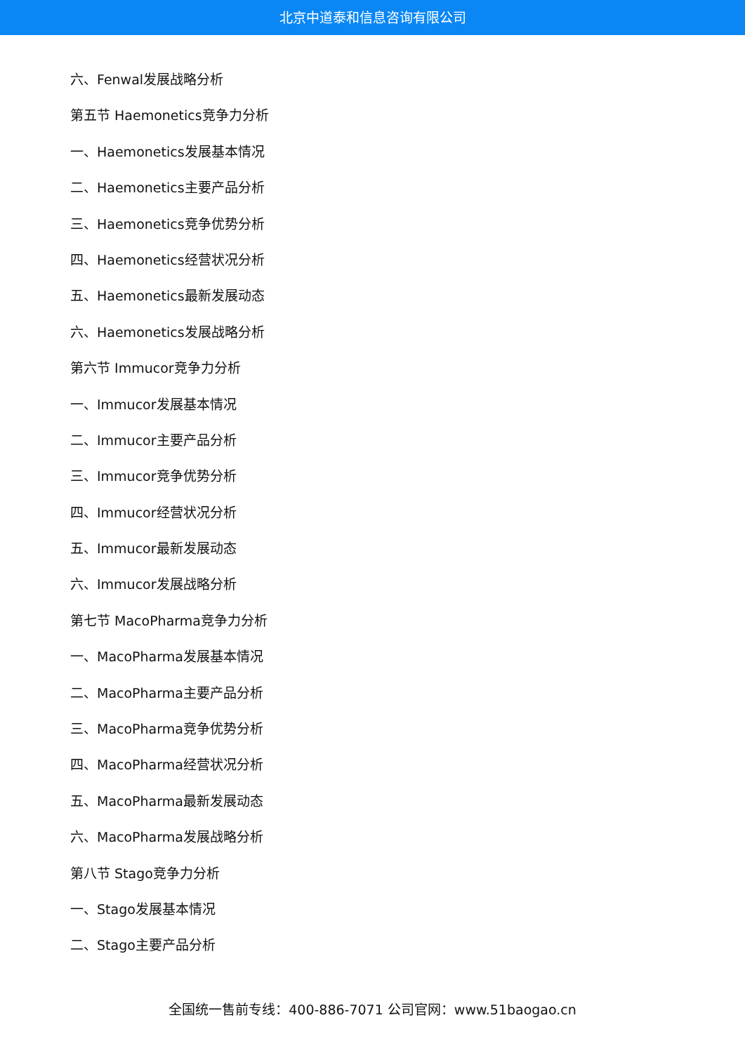北京中道泰和信息咨询有限公司
六、Fenwal发展战略分析
第五节 Haemonetics竞争力分析
一、Haemonetics发展基本情况
二、Haemonetics主要产品分析
三、Haemonetics竞争优势分析
四、Haemonetics经营状况分析
五、Haemonetics最新发展动态
六、Haemonetics发展战略分析
第六节 Immucor竞争力分析
一、Immucor发展基本情况
二、Immucor主要产品分析
三、Immucor竞争优势分析
四、Immucor经营状况分析
五、Immucor最新发展动态
六、Immucor发展战略分析
第七节 MacoPharma竞争力分析
一、MacoPharma发展基本情况
二、MacoPharma主要产品分析
三、MacoPharma竞争优势分析
四、MacoPharma经营状况分析
五、MacoPharma最新发展动态
六、MacoPharma发展战略分析
第八节 Stago竞争力分析
一、Stago发展基本情况
二、Stago主要产品分析
全国统一售前专线：400-886-7071 公司官网：www.51baogao.cn